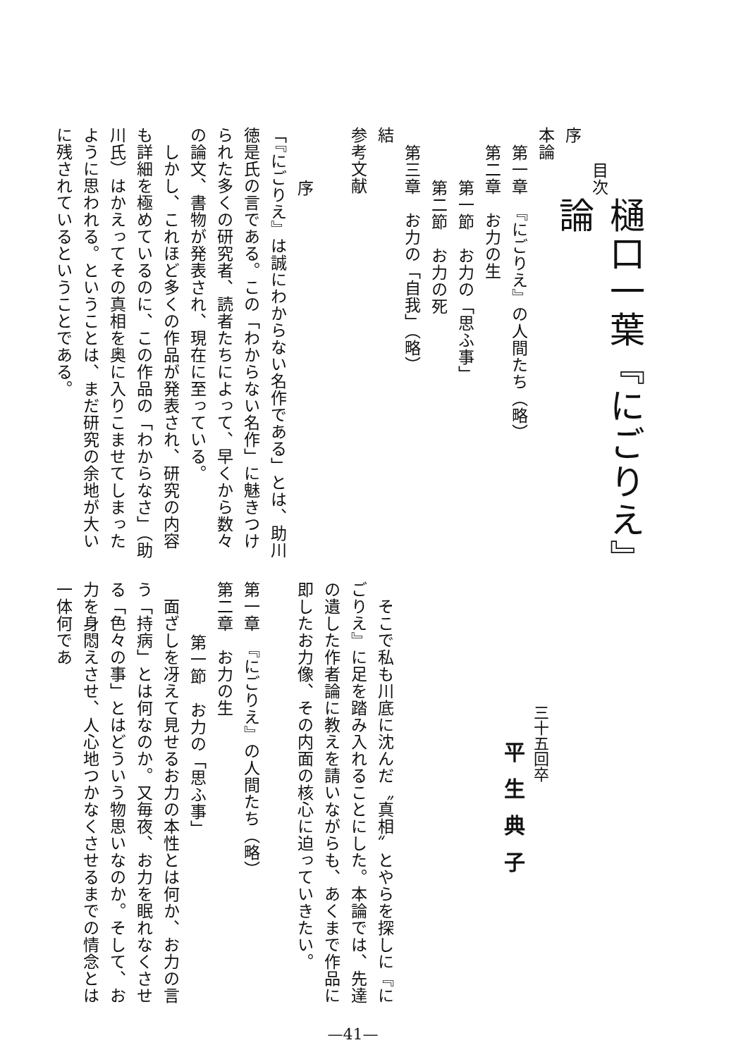樋口一葉『にごりえ』論
三十五回卒
　平生典子
目次
序
本論
第一章　『にごりえ』の人間たち（略）
第二章　お力の生
第一節　お力の「思ふ事」
第二節　お力の死
第三章　お力の「自我」（略）
結
参考文献
序
「『にごりえ』は誠にわからない名作である」とは、助川徳是氏の言である。この「わからない名作」に魅きつけられた多くの研究者、読者たちによって、早くから数々の論文、書物が発表され、現在に至っている。
　しかし、これほど多くの作品が発表され、研究の内容も詳細を極めているのに、この作品の「わからなさ」（助川氏）はかえってその真相を奥に入りこませてしまったように思われる。ということは、まだ研究の余地が大いに残されているということである。
　そこで私も川底に沈んだ〝真相〟とやらを探しに『にごりえ』に足を踏み入れることにした。本論では、先達の遺した作者論に教えを請いながらも、あくまで作品に即したお力像、その内面の核心に迫っていきたい。
第一章　『にごりえ』の人間たち（略）
第二章　お力の生
第一節　お力の「思ふ事」
　面ざしを冴えて見せるお力の本性とは何か、お力の言う「持病」とは何なのか。又毎夜、お力を眠れなくさせる「色々の事」とはどういう物思いなのか。そして、お力を身悶えさせ、人心地つかなくさせるまでの情念とは一体何であ
—41—